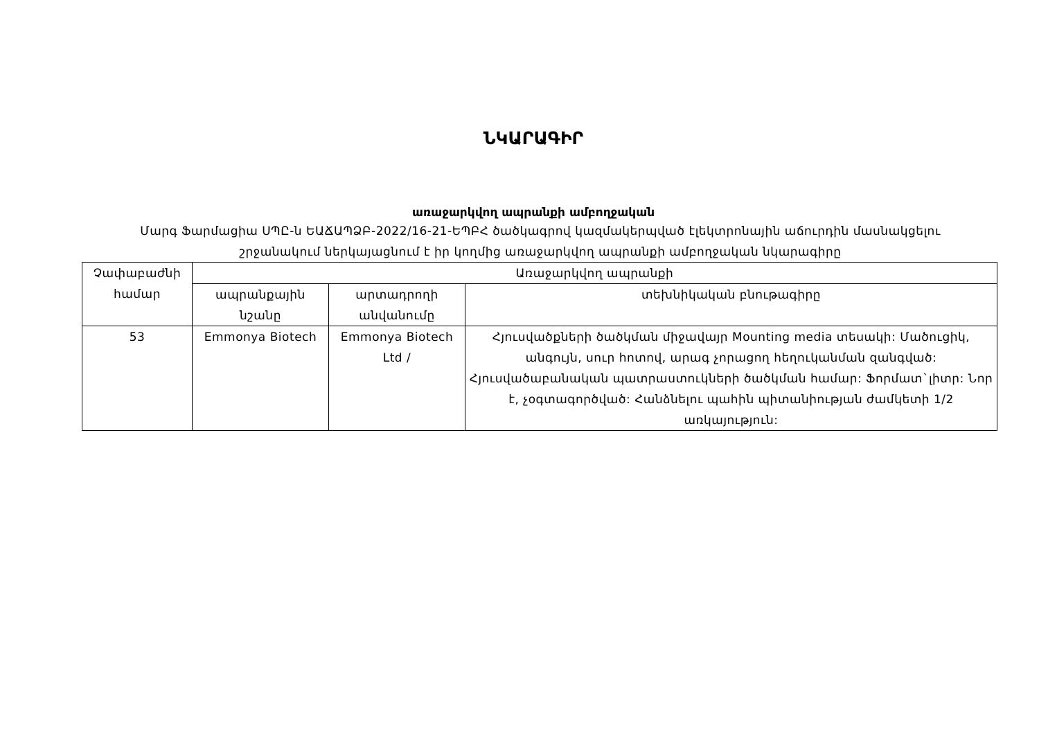ՆԿԱՐԱԳԻՐ
առաջարկվող ապրանքի ամբողջական
Մարգ Ֆարմացիա ՍՊԸ-ն ԵԱՃԱՊՁԲ-2022/16-21-ԵՊԲՀ ծածկագրով կազմակերպված էլեկտրոնային աճուրդին մասնակցելու շրջանակում ներկայացնում է իր կողմից առաջարկվող ապրանքի ամբողջական նկարագիրը
| Չափաբաժնի համար | Առաջարկվող ապրանքի | | |
| --- | --- | --- | --- |
| | ապրանքային նշանը | արտադրողի անվանումը | տեխնիկական բնութագիրը |
| 53 | Emmonya Biotech | Emmonya Biotech Ltd / | Հյուսվածքների ծածկման միջավայր Mounting media տեսակի: Մածուցիկ, անգույն, սուր հոտով, արագ չորացող հեղուկանման զանգված: Հյուսվածաբանական պատրաստուկների ծածկման համար: Ֆորմատ`լիտր: Նոր է, չօգտագործված: Հանձնելու պահին պիտանիության ժամկետի 1/2 առկայություն: |